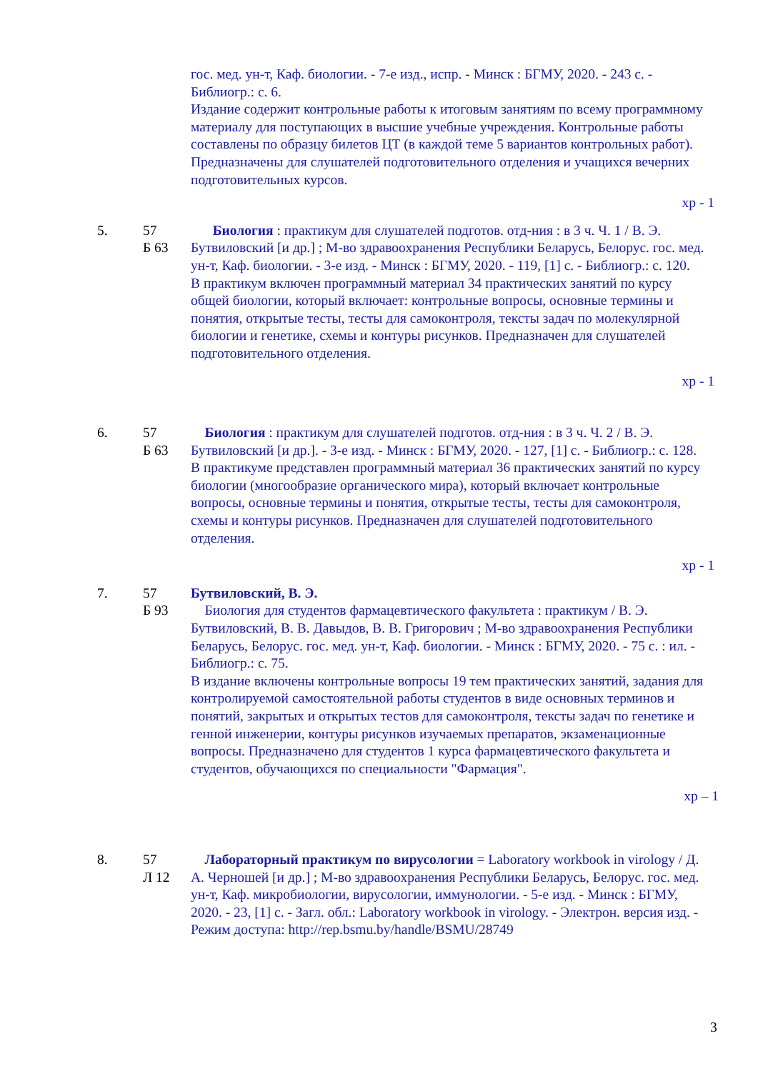гос. мед. ун-т, Каф. биологии. - 7-е изд., испр. - Минск : БГМУ, 2020. - 243 с. - Библиогр.: с. 6.
Издание содержит контрольные работы к итоговым занятиям по всему программному материалу для поступающих в высшие учебные учреждения. Контрольные работы составлены по образцу билетов ЦТ (в каждой теме 5 вариантов контрольных работ). Предназначены для слушателей подготовительного отделения и учащихся вечерних подготовительных курсов.
хр - 1
5. 57
Б 63
Биология : практикум для слушателей подготов. отд-ния : в 3 ч. Ч. 1 / В. Э. Бутвиловский [и др.] ; М-во здравоохранения Республики Беларусь, Белорус. гос. мед. ун-т, Каф. биологии. - 3-е изд. - Минск : БГМУ, 2020. - 119, [1] с. - Библиогр.: с. 120.
В практикум включен программный материал 34 практических занятий по курсу общей биологии, который включает: контрольные вопросы, основные термины и понятия, открытые тесты, тесты для самоконтроля, тексты задач по молекулярной биологии и генетике, схемы и контуры рисунков. Предназначен для слушателей подготовительного отделения.
хр - 1
6. 57
Б 63
Биология : практикум для слушателей подготов. отд-ния : в 3 ч. Ч. 2 / В. Э. Бутвиловский [и др.]. - 3-е изд. - Минск : БГМУ, 2020. - 127, [1] с. - Библиогр.: с. 128.
В практикуме представлен программный материал 36 практических занятий по курсу биологии (многообразие органического мира), который включает контрольные вопросы, основные термины и понятия, открытые тесты, тесты для самоконтроля, схемы и контуры рисунков. Предназначен для слушателей подготовительного отделения.
хр - 1
7. 57
Б 93
Бутвиловский, В. Э.
Биология для студентов фармацевтического факультета : практикум / В. Э. Бутвиловский, В. В. Давыдов, В. В. Григорович ; М-во здравоохранения Республики Беларусь, Белорус. гос. мед. ун-т, Каф. биологии. - Минск : БГМУ, 2020. - 75 с. : ил. - Библиогр.: с. 75.
В издание включены контрольные вопросы 19 тем практических занятий, задания для контролируемой самостоятельной работы студентов в виде основных терминов и понятий, закрытых и открытых тестов для самоконтроля, тексты задач по генетике и генной инженерии, контуры рисунков изучаемых препаратов, экзаменационные вопросы. Предназначено для студентов 1 курса фармацевтического факультета и студентов, обучающихся по специальности "Фармация".
хр – 1
8. 57
Л 12
Лабораторный практикум по вирусологии = Laboratory workbook in virology / Д. А. Черношей [и др.] ; М-во здравоохранения Республики Беларусь, Белорус. гос. мед. ун-т, Каф. микробиологии, вирусологии, иммунологии. - 5-е изд. - Минск : БГМУ, 2020. - 23, [1] с. - Загл. обл.: Laboratory workbook in virology. - Электрон. версия изд. - Режим доступа: http://rep.bsmu.by/handle/BSMU/28749
3